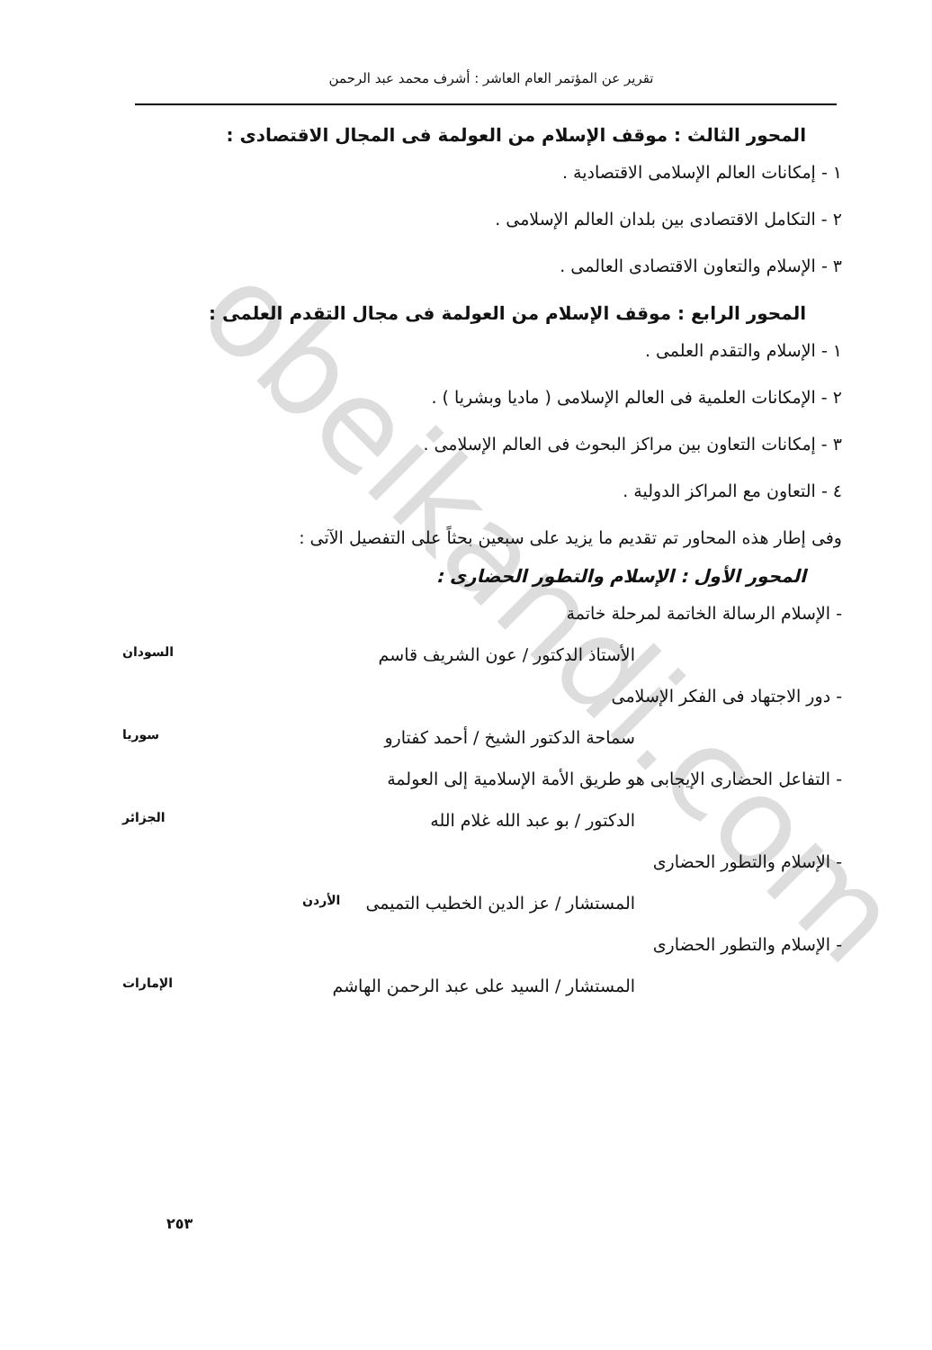obeikandi.com
تقرير عن المؤتمر العام العاشر : أشرف محمد عبد الرحمن
المحور الثالث : موقف الإسلام من العولمة فى المجال الاقتصادى :
١ - إمكانات العالم الإسلامى الاقتصادية .
٢ - التكامل الاقتصادى بين بلدان العالم الإسلامى .
٣ - الإسلام والتعاون الاقتصادى العالمى .
المحور الرابع : موقف الإسلام من العولمة فى مجال التقدم العلمى :
١ - الإسلام والتقدم العلمى .
٢ - الإمكانات العلمية فى العالم الإسلامى ( ماديا وبشريا ) .
٣ - إمكانات التعاون بين مراكز البحوث فى العالم الإسلامى .
٤ - التعاون مع المراكز الدولية .
وفى إطار هذه المحاور تم تقديم ما يزيد على سبعين بحثاً على التفصيل الآتى :
المحور الأول : الإسلام والتطور الحضارى :
- الإسلام الرسالة الخاتمة لمرحلة خاتمة
الأستاذ الدكتور / عون الشريف قاسم السودان
- دور الاجتهاد فى الفكر الإسلامى
سماحة الدكتور الشيخ / أحمد كفتارو سوريا
- التفاعل الحضارى الإيجابى هو طريق الأمة الإسلامية إلى العولمة
الدكتور / بو عبد الله غلام الله الجزائر
- الإسلام والتطور الحضارى
المستشار / عز الدين الخطيب التميمى الأردن
- الإسلام والتطور الحضارى
المستشار / السيد على عبد الرحمن الهاشم الإمارات
٢٥٣